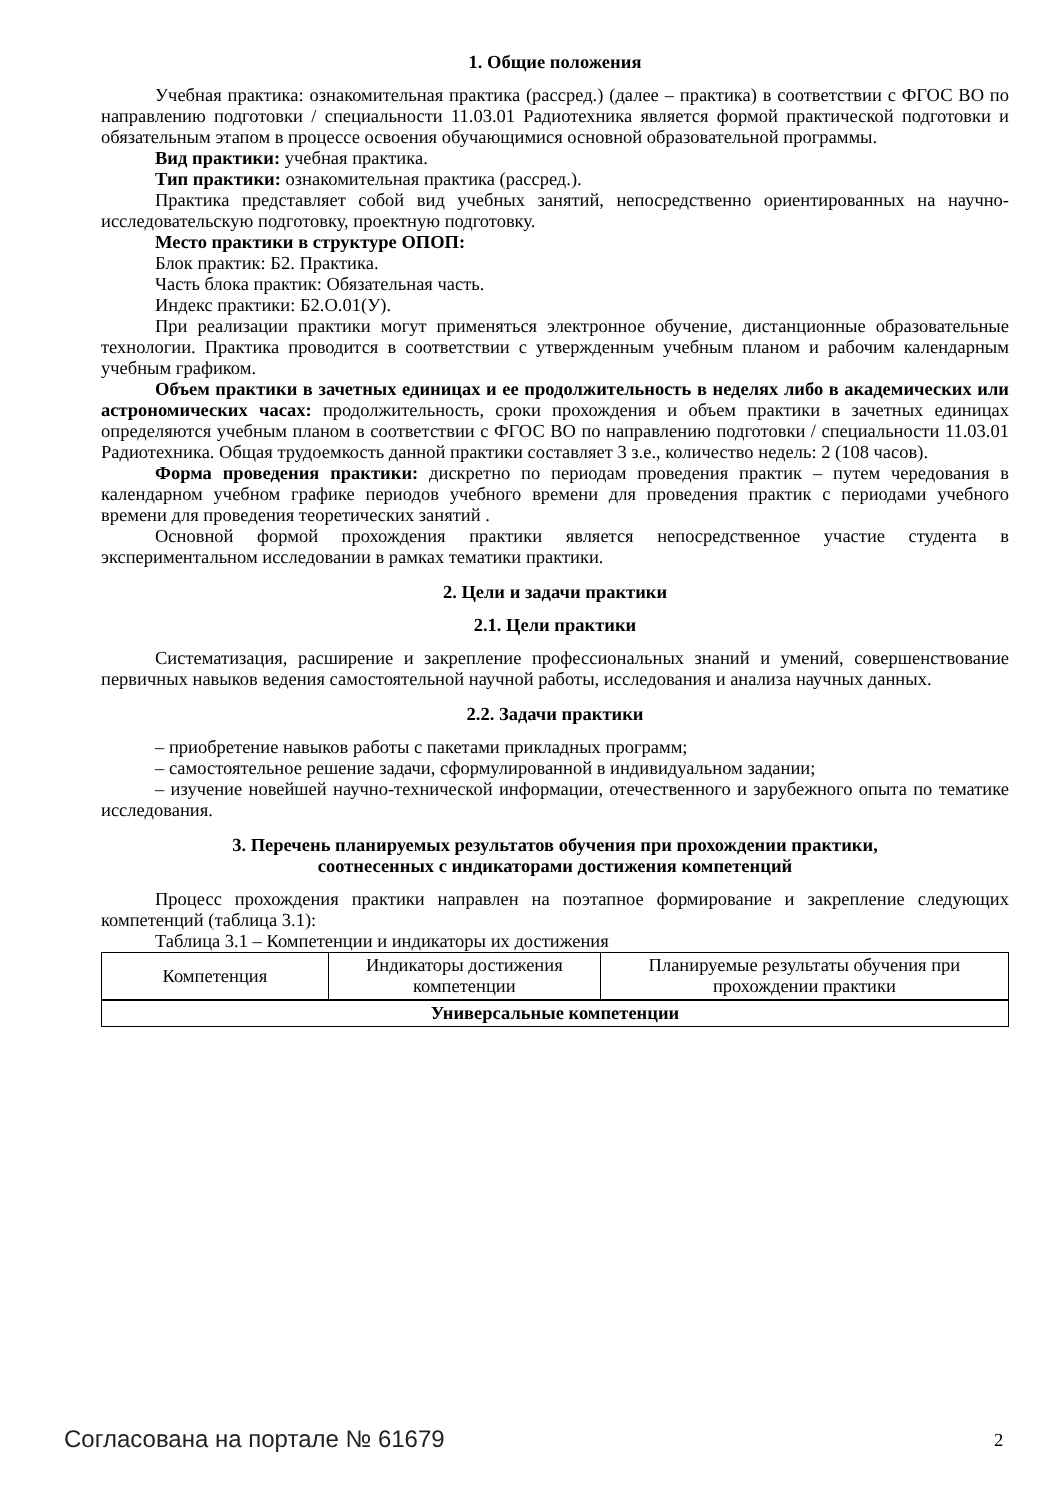1. Общие положения
Учебная практика: ознакомительная практика (рассред.) (далее – практика) в соответствии с ФГОС ВО по направлению подготовки / специальности 11.03.01 Радиотехника является формой практической подготовки и обязательным этапом в процессе освоения обучающимися основной образовательной программы.
Вид практики: учебная практика.
Тип практики: ознакомительная практика (рассред.).
Практика представляет собой вид учебных занятий, непосредственно ориентированных на научно-исследовательскую подготовку, проектную подготовку.
Место практики в структуре ОПОП:
Блок практик: Б2. Практика.
Часть блока практик: Обязательная часть.
Индекс практики: Б2.О.01(У).
При реализации практики могут применяться электронное обучение, дистанционные образовательные технологии. Практика проводится в соответствии с утвержденным учебным планом и рабочим календарным учебным графиком.
Объем практики в зачетных единицах и ее продолжительность в неделях либо в академических или астрономических часах: продолжительность, сроки прохождения и объем практики в зачетных единицах определяются учебным планом в соответствии с ФГОС ВО по направлению подготовки / специальности 11.03.01 Радиотехника. Общая трудоемкость данной практики составляет 3 з.е., количество недель: 2 (108 часов).
Форма проведения практики: дискретно по периодам проведения практик – путем чередования в календарном учебном графике периодов учебного времени для проведения практик с периодами учебного времени для проведения теоретических занятий .
Основной формой прохождения практики является непосредственное участие студента в экспериментальном исследовании в рамках тематики практики.
2. Цели и задачи практики
2.1. Цели практики
Систематизация, расширение и закрепление профессиональных знаний и умений, совершенствование первичных навыков ведения самостоятельной научной работы, исследования и анализа научных данных.
2.2. Задачи практики
– приобретение навыков работы с пакетами прикладных программ;
– самостоятельное решение задачи, сформулированной в индивидуальном задании;
– изучение новейшей научно-технической информации, отечественного и зарубежного опыта по тематике исследования.
3. Перечень планируемых результатов обучения при прохождении практики,
соотнесенных с индикаторами достижения компетенций
Процесс прохождения практики направлен на поэтапное формирование и закрепление следующих компетенций (таблица 3.1):
Таблица 3.1 – Компетенции и индикаторы их достижения
| Компетенция | Индикаторы достижения компетенции | Планируемые результаты обучения при прохождении практики |
| --- | --- | --- |
| Универсальные компетенции | | |
Согласована на портале № 61679 2